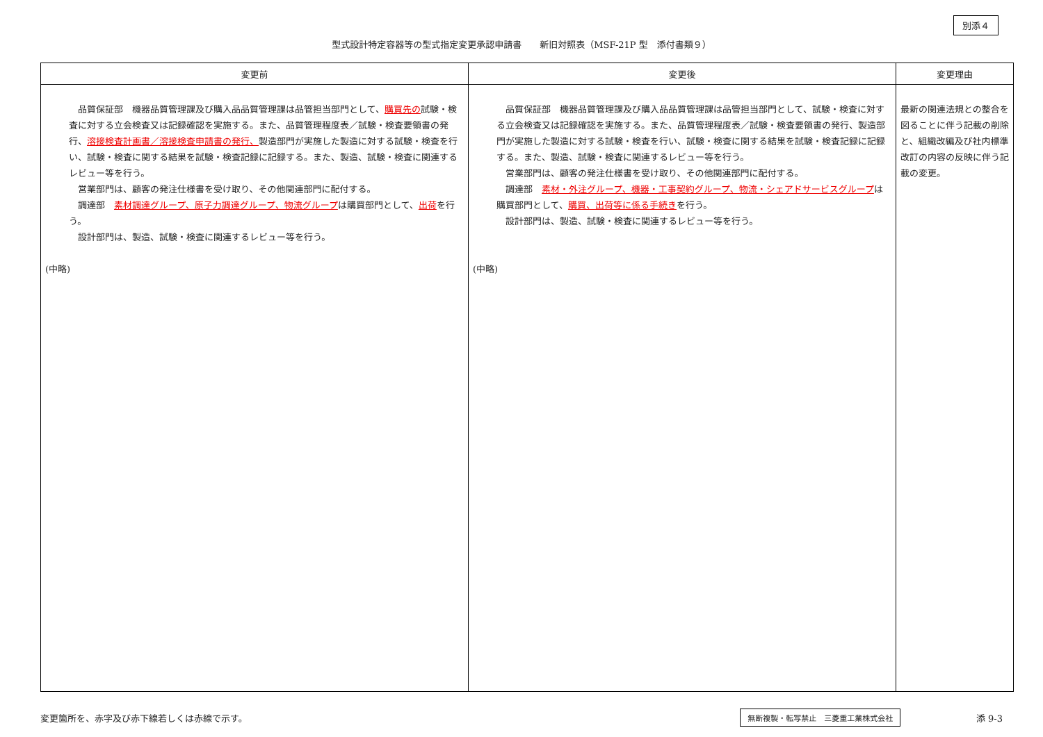別添４
型式設計特定容器等の型式指定変更承認申請書　　新旧対照表（MSF-21P 型　添付書類９）
| 変更前 | 変更後 | 変更理由 |
| --- | --- | --- |
| 品質保証部 機器品質管理課及び購入品品質管理課は品管担当部門として、 購買先の 試験・検査に対する立会検査又は記録確認を実施する。また、品質管理程度表／試験・検査要領書の発行、 溶接検査計画書／溶接検査申請書の発行、 製造部門が実施した製造に対する試験・検査を行い、試験・検査に関する結果を試験・検査記録に記録する。また、製造、試験・検査に関連するレビュー等を行う。 営業部門は、顧客の発注仕様書を受け取り、その他関連部門に配付する。 調達部 素材調達グループ、原子力調達グループ、物流グループ は購買部門として、 出荷 を行う。 設計部門は、製造、試験・検査に関連するレビュー等を行う。 (中略) | 品質保証部 機器品質管理課及び購入品品質管理課は品管担当部門として、試験・検査に対する立会検査又は記録確認を実施する。また、品質管理程度表／試験・検査要領書の発行、製造部門が実施した製造に対する試験・検査を行い、試験・検査に関する結果を試験・検査記録に記録する。また、製造、試験・検査に関連するレビュー等を行う。 営業部門は、顧客の発注仕様書を受け取り、その他関連部門に配付する。 調達部 素材・外注グループ、機器・工事契約グループ、物流・シェアドサービスグループ は購買部門として、 購買、出荷等に係る手続き を行う。 設計部門は、製造、試験・検査に関連するレビュー等を行う。 (中略) | 最新の関連法規との整合を図ることに伴う記載の削除と、組織改編及び社内標準改訂の内容の反映に伴う記載の変更。 |
変更箇所を、赤字及び赤下線若しくは赤線で示す。 無断複製・転写禁止　三菱重工業株式会社 添 9-3